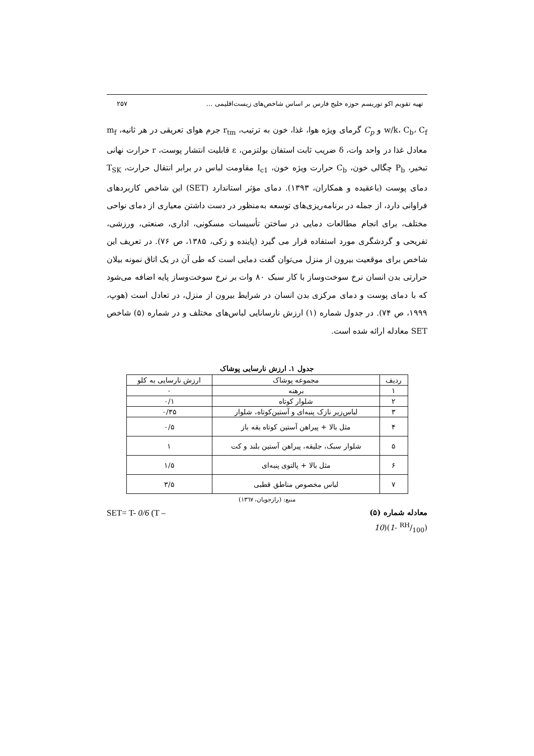تهیه تقویم اکو توریسم حوزه خلیج فارس بر اساس شاخص‌های زیست‌اقلیمی … ۲۵۷
w/k، C<sub>b</sub>، C<sub>f</sub> و C<sub>p</sub> گرمای ویژه هوا، غذا، خون به ترتیب، r<sub>tm</sub> جرم هوای تعریقی در هر ثانیه، m<sub>f</sub> معادل غذا در واحد وات، δ ضریب ثابت استفان بولتزمن، ε قابلیت انتشار پوست، r حرارت نهانی تبخیر، P<sub>b</sub> چگالی خون، C<sub>b</sub> حرارت ویژه خون، I<sub>c1</sub> مقاومت لباس در برابر انتقال حرارت، T<sub>SK</sub> دمای پوست (باعقیده و همکاران، ۱۳۹۳). دمای مؤثر استاندارد (SET) این شاخص کاربردهای فراوانی دارد، از جمله در برنامه‌ریزی‌های توسعه به‌منظور در دست داشتن معیاری از دمای نواحی مختلف، برای انجام مطالعات دمایی در ساختن تأسیسات مسکونی، اداری، صنعتی، ورزشی، تفریحی و گردشگری مورد استفاده قرار می گیرد (پاینده و زکی، ۱۳۸۵، ص ۷۶). در تعریف این شاخص برای موقعیت بیرون از منزل می‌توان گفت دمایی است که طی آن در یک اتاق نمونه بیلان حرارتی بدن انسان نرخ سوخت‌وساز با کار سبک ۸۰ وات بر نرخ سوخت‌وساز پایه اضافه می‌شود که با دمای پوست و دمای مرکزی بدن انسان در شرایط بیرون از منزل، در تعادل است (هوپ، ۱۹۹۹، ص ۷۴). در جدول شماره (۱) ارزش نارسانایی لباس‌های مختلف و در شماره (۵) شاخص SET معادله ارائه شده است.
جدول ۱. ارزش نارسایی پوشاک
| ردیف | مجموعه پوشاک | ارزش نارسایی به کلو |
| --- | --- | --- |
| ۱ | برهنه | ۰ |
| ۲ | شلوار کوتاه | ۰/۱ |
| ۳ | لباس‌زیر نازک پنبه‌ای و آستین‌کوتاه، شلوار | ۰/۳۵ |
| ۴ | مثل بالا + پیراهن آستین کوتاه یقه باز | ۰/۵ |
| ۵ | شلوار سبک، جلیقه، پیراهن آستین بلند و کت | ۱ |
| ۶ | مثل بالا + پالتوی پنبه‌ای | ۱/۵ |
| ۷ | لباس مخصوص مناطق قطبی | ۳/۵ |
منبع: (رازجویان، ۱۳٦۷)
معادله شماره (۵) SET= T- 0/6 (T –
10)(1- RH/100)